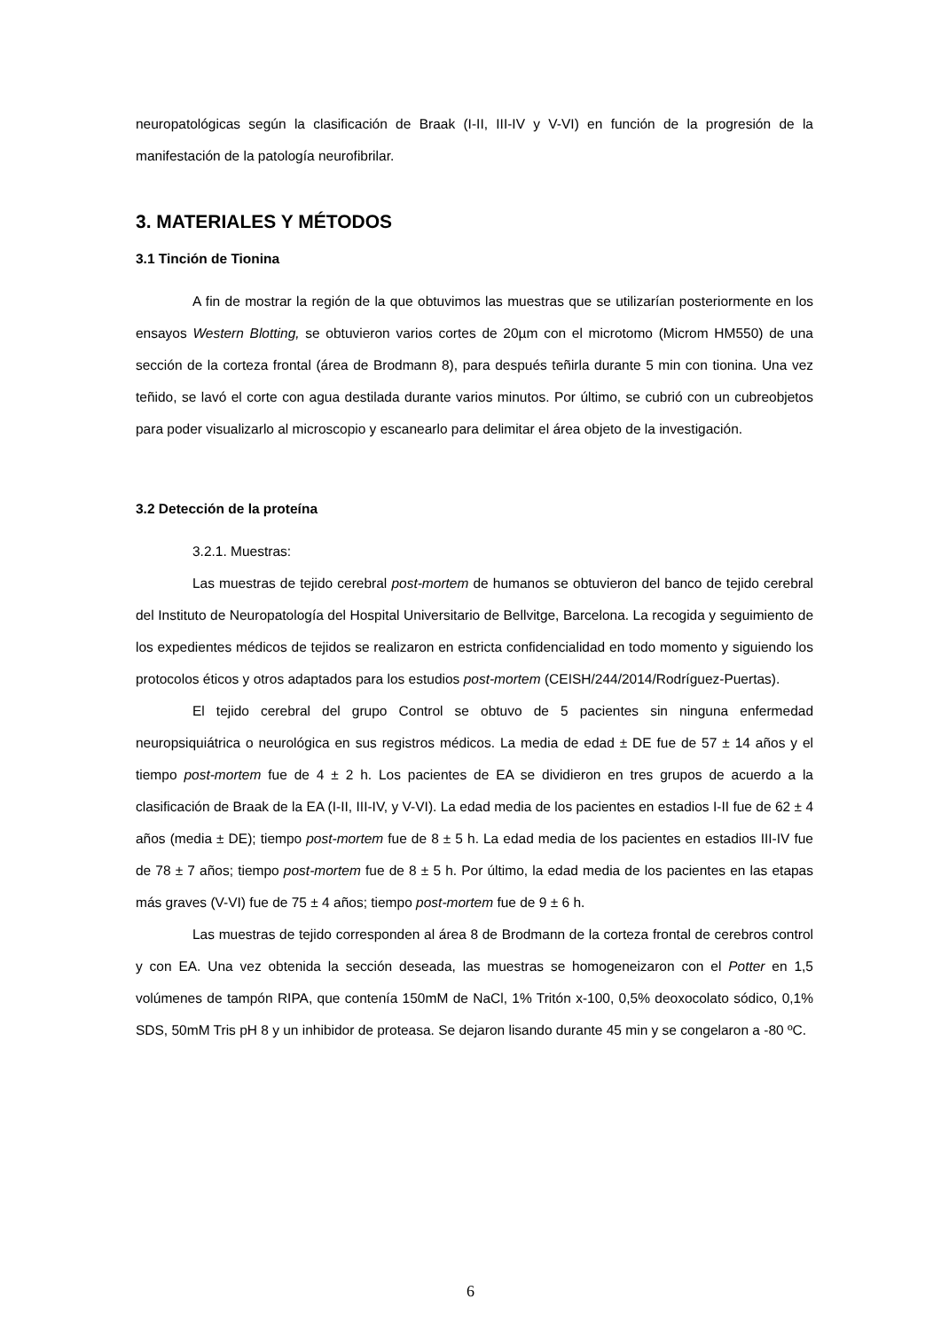neuropatológicas según la clasificación de Braak (I-II, III-IV y V-VI) en función de la progresión de la manifestación de la patología neurofibrilar.
3. MATERIALES Y MÉTODOS
3.1 Tinción de Tionina
A fin de mostrar la región de la que obtuvimos las muestras que se utilizarían posteriormente en los ensayos Western Blotting, se obtuvieron varios cortes de 20µm con el microtomo (Microm HM550) de una sección de la corteza frontal (área de Brodmann 8), para después teñirla durante 5 min con tionina. Una vez teñido, se lavó el corte con agua destilada durante varios minutos. Por último, se cubrió con un cubreobjetos para poder visualizarlo al microscopio y escanearlo para delimitar el área objeto de la investigación.
3.2 Detección de la proteína
3.2.1. Muestras:
Las muestras de tejido cerebral post-mortem de humanos se obtuvieron del banco de tejido cerebral del Instituto de Neuropatología del Hospital Universitario de Bellvitge, Barcelona. La recogida y seguimiento de los expedientes médicos de tejidos se realizaron en estricta confidencialidad en todo momento y siguiendo los protocolos éticos y otros adaptados para los estudios post-mortem (CEISH/244/2014/Rodríguez-Puertas).
El tejido cerebral del grupo Control se obtuvo de 5 pacientes sin ninguna enfermedad neuropsiquiátrica o neurológica en sus registros médicos. La media de edad ± DE fue de 57 ± 14 años y el tiempo post-mortem fue de 4 ± 2 h. Los pacientes de EA se dividieron en tres grupos de acuerdo a la clasificación de Braak de la EA (I-II, III-IV, y V-VI). La edad media de los pacientes en estadios I-II fue de 62 ± 4 años (media ± DE); tiempo post-mortem fue de 8 ± 5 h. La edad media de los pacientes en estadios III-IV fue de 78 ± 7 años; tiempo post-mortem fue de 8 ± 5 h. Por último, la edad media de los pacientes en las etapas más graves (V-VI) fue de 75 ± 4 años; tiempo post-mortem fue de 9 ± 6 h.
Las muestras de tejido corresponden al área 8 de Brodmann de la corteza frontal de cerebros control y con EA. Una vez obtenida la sección deseada, las muestras se homogeneizaron con el Potter en 1,5 volúmenes de tampón RIPA, que contenía 150mM de NaCl, 1% Tritón x-100, 0,5% deoxocolato sódico, 0,1% SDS, 50mM Tris pH 8 y un inhibidor de proteasa. Se dejaron lisando durante 45 min y se congelaron a -80 ºC.
6